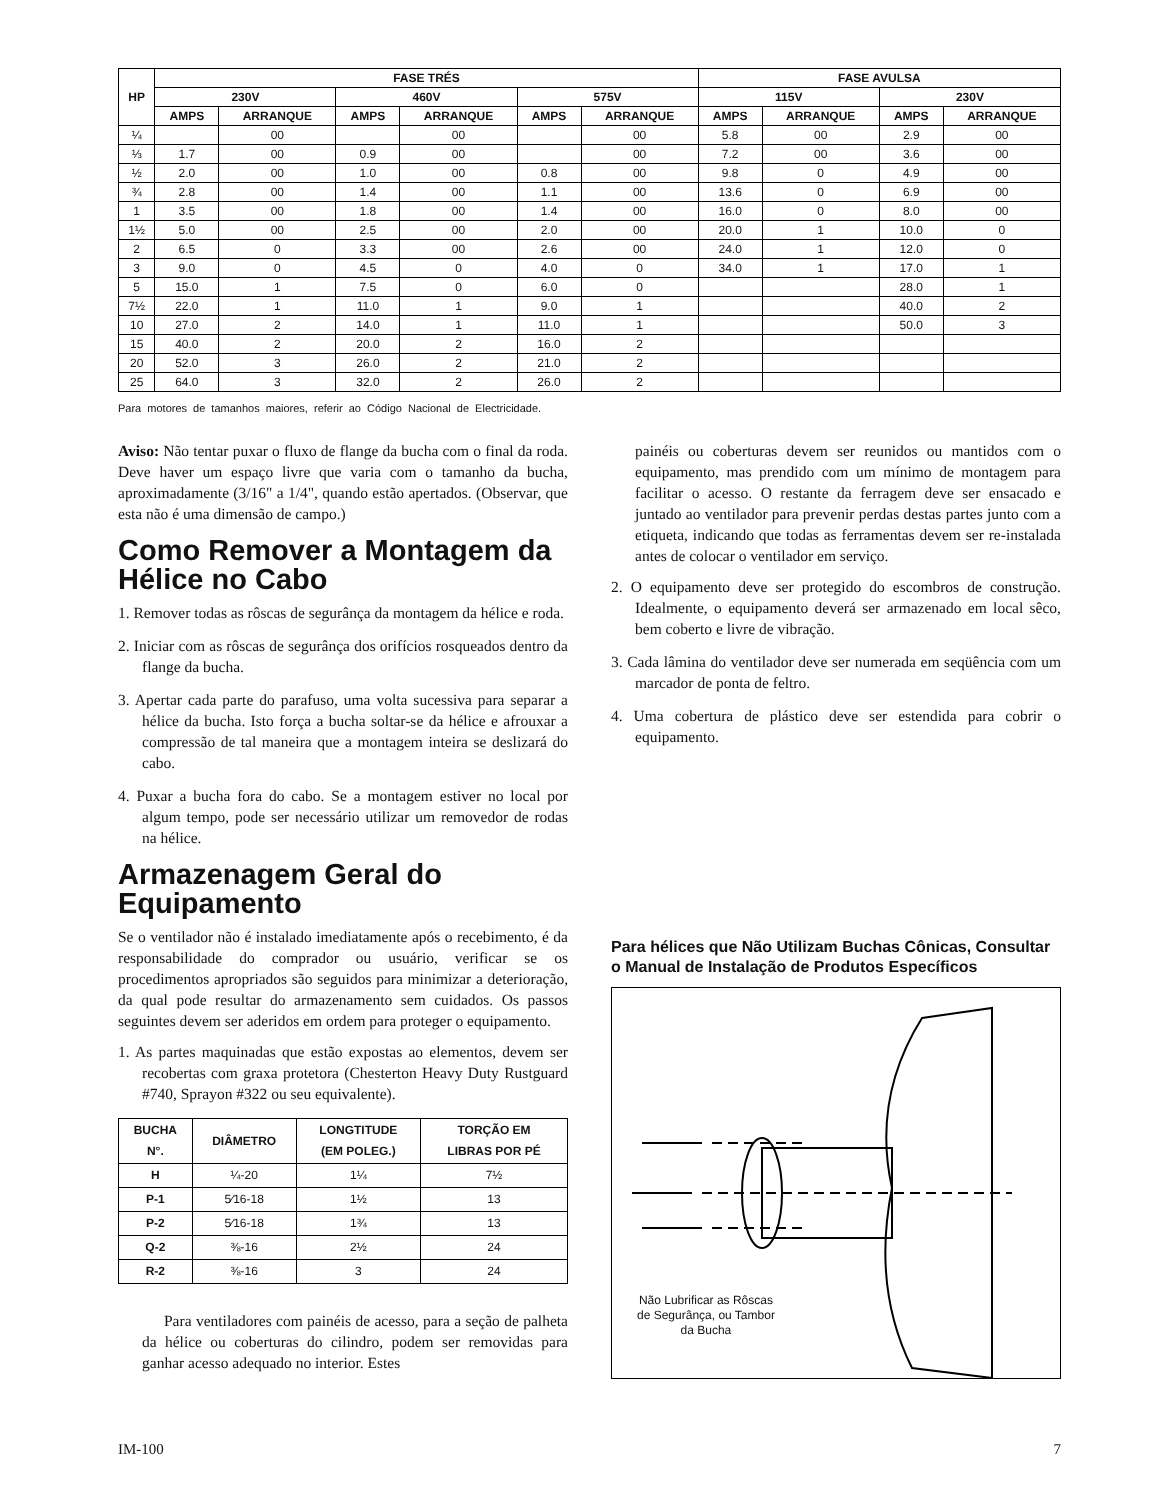| HP | FASE TRÉS | | | | | | FASE AVULSA | | | |
| --- | --- | --- | --- | --- | --- | --- | --- | --- | --- | --- |
| | 230V | | 460V | | 575V | | 115V | | 230V | |
| | AMPS | ARRANQUE | AMPS | ARRANQUE | AMPS | ARRANQUE | AMPS | ARRANQUE | AMPS | ARRANQUE |
| ¼ | | 00 | | 00 | | 00 | 5.8 | 00 | 2.9 | 00 |
| ⅓ | 1.7 | 00 | 0.9 | 00 | | 00 | 7.2 | 00 | 3.6 | 00 |
| ½ | 2.0 | 00 | 1.0 | 00 | 0.8 | 00 | 9.8 | 0 | 4.9 | 00 |
| ¾ | 2.8 | 00 | 1.4 | 00 | 1.1 | 00 | 13.6 | 0 | 6.9 | 00 |
| 1 | 3.5 | 00 | 1.8 | 00 | 1.4 | 00 | 16.0 | 0 | 8.0 | 00 |
| 1½ | 5.0 | 00 | 2.5 | 00 | 2.0 | 00 | 20.0 | 1 | 10.0 | 0 |
| 2 | 6.5 | 0 | 3.3 | 00 | 2.6 | 00 | 24.0 | 1 | 12.0 | 0 |
| 3 | 9.0 | 0 | 4.5 | 0 | 4.0 | 0 | 34.0 | 1 | 17.0 | 1 |
| 5 | 15.0 | 1 | 7.5 | 0 | 6.0 | 0 | | | 28.0 | 1 |
| 7½ | 22.0 | 1 | 11.0 | 1 | 9.0 | 1 | | | 40.0 | 2 |
| 10 | 27.0 | 2 | 14.0 | 1 | 11.0 | 1 | | | 50.0 | 3 |
| 15 | 40.0 | 2 | 20.0 | 2 | 16.0 | 2 | | | | |
| 20 | 52.0 | 3 | 26.0 | 2 | 21.0 | 2 | | | | |
| 25 | 64.0 | 3 | 32.0 | 2 | 26.0 | 2 | | | | |
Para motores de tamanhos maiores, referir ao Código Nacional de Electricidade.
Aviso: Não tentar puxar o fluxo de flange da bucha com o final da roda. Deve haver um espaço livre que varia com o tamanho da bucha, aproximadamente (3/16" a 1/4", quando estão apertados. (Observar, que esta não é uma dimensão de campo.)
Como Remover a Montagem da Hélice no Cabo
1. Remover todas as rôscas de segurânça da montagem da hélice e roda.
2. Iniciar com as rôscas de segurânça dos orifícios rosqueados dentro da flange da bucha.
3. Apertar cada parte do parafuso, uma volta sucessiva para separar a hélice da bucha. Isto força a bucha soltar-se da hélice e afrouxar a compressão de tal maneira que a montagem inteira se deslizará do cabo.
4. Puxar a bucha fora do cabo. Se a montagem estiver no local por algum tempo, pode ser necessário utilizar um removedor de rodas na hélice.
Armazenagem Geral do Equipamento
Se o ventilador não é instalado imediatamente após o recebimento, é da responsabilidade do comprador ou usuário, verificar se os procedimentos apropriados são seguidos para minimizar a deterioração, da qual pode resultar do armazenamento sem cuidados. Os passos seguintes devem ser aderidos em ordem para proteger o equipamento.
1. As partes maquinadas que estão expostas ao elementos, devem ser recobertas com graxa protetora (Chesterton Heavy Duty Rustguard #740, Sprayon #322 ou seu equivalente).
| BUCHA N°. | DIÂMETRO | LONGTITUDE (EM POLEG.) | TORÇÃO EM LIBRAS POR PÉ |
| --- | --- | --- | --- |
| H | ¼-20 | 1¼ | 7½ |
| P-1 | 5⁄16-18 | 1½ | 13 |
| P-2 | 5⁄16-18 | 1¾ | 13 |
| Q-2 | ⅜-16 | 2½ | 24 |
| R-2 | ⅜-16 | 3 | 24 |
Para ventiladores com painéis de acesso, para a seção de palheta da hélice ou coberturas do cilindro, podem ser removidas para ganhar acesso adequado no interior. Estes
painéis ou coberturas devem ser reunidos ou mantidos com o equipamento, mas prendido com um mínimo de montagem para facilitar o acesso. O restante da ferragem deve ser ensacado e juntado ao ventilador para prevenir perdas destas partes junto com a etiqueta, indicando que todas as ferramentas devem ser re-instalada antes de colocar o ventilador em serviço.
2. O equipamento deve ser protegido do escombros de construção. Idealmente, o equipamento deverá ser armazenado em local sêco, bem coberto e livre de vibração.
3. Cada lâmina do ventilador deve ser numerada em seqüência com um marcador de ponta de feltro.
4. Uma cobertura de plástico deve ser estendida para cobrir o equipamento.
Para hélices que Não Utilizam Buchas Cônicas, Consultar o Manual de Instalação de Produtos Específicos
Não Lubrificar as Rôscas
de Segurânça, ou Tambor
da Bucha
IM-100 7